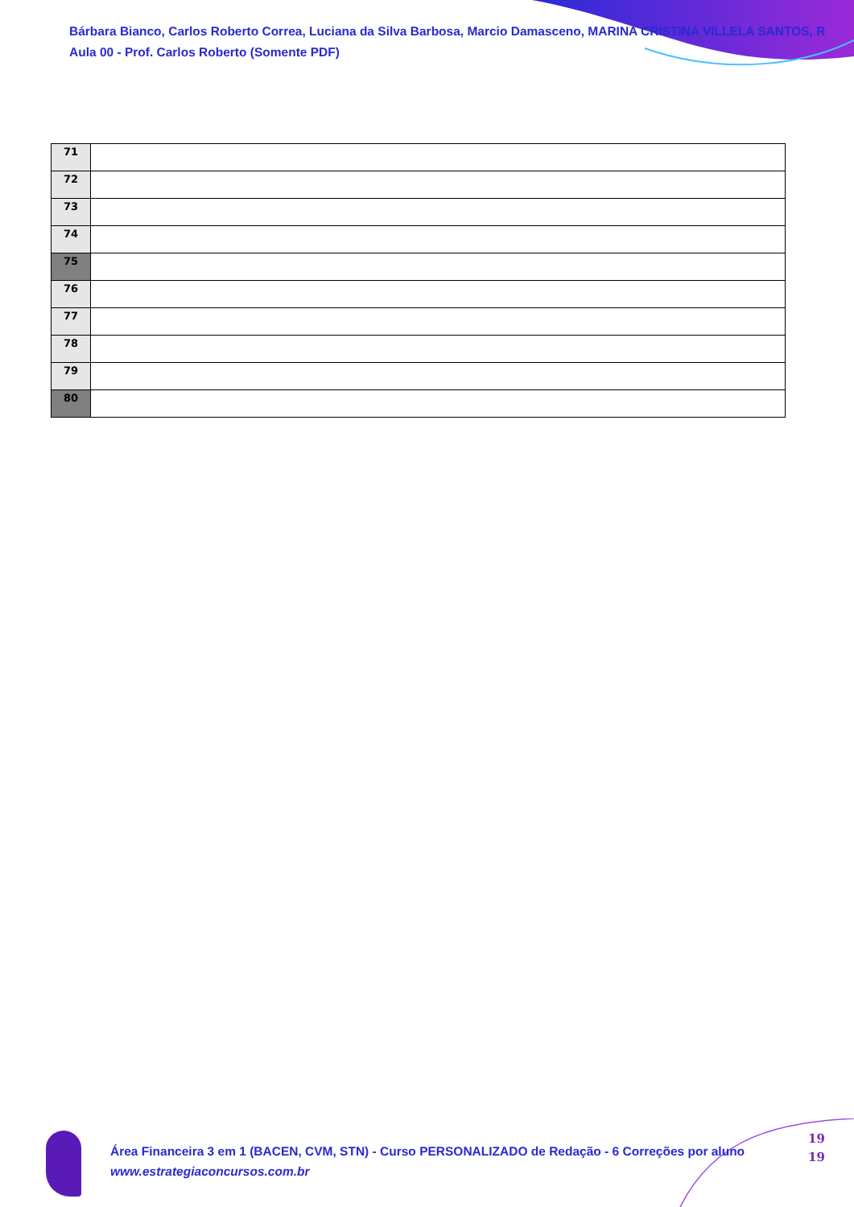Bárbara Bianco, Carlos Roberto Correa, Luciana da Silva Barbosa, Marcio Damasceno, MARINA CRISTINA VILLELA SANTOS, R
Aula 00 - Prof. Carlos Roberto (Somente PDF)
| 71 | |
| 72 | |
| 73 | |
| 74 | |
| 75 | |
| 76 | |
| 77 | |
| 78 | |
| 79 | |
| 80 | |
Área Financeira 3 em 1 (BACEN, CVM, STN) - Curso PERSONALIZADO de Redação - 6 Correções por aluno
www.estrategiaconcursos.com.br
19
19